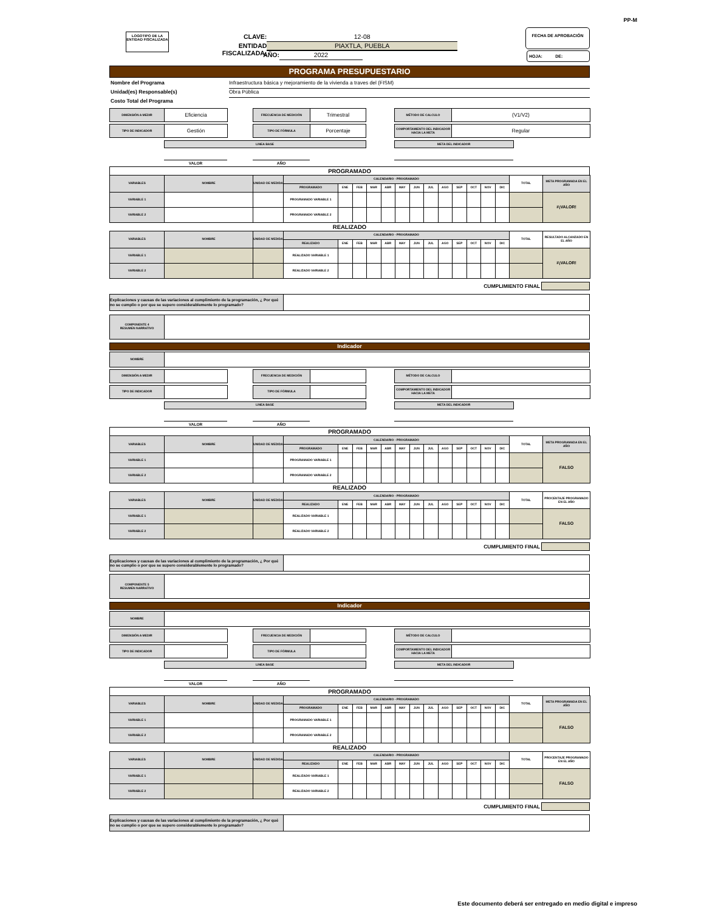PP-M
LOGOTIPO DE LA ENTIDAD FISCALIZADA
CLAVE: 12-08
ENTIDAD FISCALIZADA: PIAXTLA, PUEBLA
AÑO: 2022
FECHA DE APROBACIÓN
HOJA: DE:
PROGRAMA PRESUPUESTARIO
Nombre del Programa Infraestructura básica y mejoramiento de la vivienda a traves del (FISM)
Unidad(es) Responsable(s) Obra Pública
Costo Total del Programa
| DIMENSIÓN A MEDIR | Eficiencia | | FRECUENCIA DE MEDICIÓN | Trimestral | | MÉTODO DE CALCULO | (V1/V2) |
| TIPO DE INDICADOR | Gestión | | TIPO DE FÓRMULA | Porcentaje | | COMPORTAMIENTO DEL INDICADOR HACIA LA META | Regular |
| | LINEA BASE | | | | | META DEL INDICADOR | |
| | VALOR | | AÑO | | | | |
PROGRAMADO
| VARIABLES | NOMBRE | UNIDAD DE MEDIDA | CALENDARIO - PROGRAMADO | | | | | | | | | | | | | TOTAL | META PROGRAMADA EN EL AÑO |
| | | | PROGRAMADO | ENE | FEB | MAR | ABR | MAY | JUN | JUL | AGO | SEP | OCT | NOV | DIC | | |
| VARIABLE 1 | | | PROGRAMADO VARIABLE 1 | | | | | | | | | | | | | | #¡VALOR! |
| VARIABLE 2 | | | PROGRAMADO VARIABLE 2 | | | | | | | | | | | | | | |
REALIZADO
| VARIABLES | NOMBRE | UNIDAD DE MEDIDA | CALENDARIO - PROGRAMADO | | | | | | | | | | | | | TOTAL | RESULTADO ALCANZADO EN EL AÑO |
| | | | REALIZADO | ENE | FEB | MAR | ABR | MAY | JUN | JUL | AGO | SEP | OCT | NOV | DIC | | |
| VARIABLE 1 | | | REALIZADO VARIABLE 1 | | | | | | | | | | | | | | #¡VALOR! |
| VARIABLE 2 | | | REALIZADO VARIABLE 2 | | | | | | | | | | | | | | |
CUMPLIMIENTO FINAL
| Explicaciones y causas de las variaciones al cumplimiento de la programación, ¿ Por qué no se cumplio o por que se supero considerablemente lo programado? | |
| COMPONENTE 4 RESUMEN NARRATIVO | |
Indicador
| NOMBRE | |
| DIMENSIÓN A MEDIR | | | FRECUENCIA DE MEDICIÓN | | | MÉTODO DE CALCULO | |
| TIPO DE INDICADOR | | | TIPO DE FÓRMULA | | | COMPORTAMIENTO DEL INDICADOR HACIA LA META | |
| | LINEA BASE | | | | | META DEL INDICADOR | |
| | VALOR | | AÑO | | | | |
PROGRAMADO
| VARIABLES | NOMBRE | UNIDAD DE MEDIDA | CALENDARIO - PROGRAMADO | | | | | | | | | | | | | TOTAL | META PROGRAMADA EN EL AÑO |
| | | | PROGRAMADO | ENE | FEB | MAR | ABR | MAY | JUN | JUL | AGO | SEP | OCT | NOV | DIC | | |
| VARIABLE 1 | | | PROGRAMADO VARIABLE 1 | | | | | | | | | | | | | | FALSO |
| VARIABLE 2 | | | PROGRAMADO VARIABLE 2 | | | | | | | | | | | | | | |
REALIZADO
| VARIABLES | NOMBRE | UNIDAD DE MEDIDA | CALENDARIO - PROGRAMADO | | | | | | | | | | | | | TOTAL | PROCENTAJE PROGRAMADO EN EL AÑO |
| | | | REALIZADO | ENE | FEB | MAR | ABR | MAY | JUN | JUL | AGO | SEP | OCT | NOV | DIC | | |
| VARIABLE 1 | | | REALIZADO VARIABLE 1 | | | | | | | | | | | | | | FALSO |
| VARIABLE 2 | | | REALIZADO VARIABLE 2 | | | | | | | | | | | | | | |
CUMPLIMIENTO FINAL
| Explicaciones y causas de las variaciones al cumplimiento de la programación, ¿ Por qué no se cumplio o por que se supero considerablemente lo programado? | |
| COMPONENTE 5 RESUMEN NARRATIVO | |
Indicador
| NOMBRE | |
| DIMENSIÓN A MEDIR | | | FRECUENCIA DE MEDICIÓN | | | MÉTODO DE CALCULO | |
| TIPO DE INDICADOR | | | TIPO DE FÓRMULA | | | COMPORTAMIENTO DEL INDICADOR HACIA LA META | |
| | LINEA BASE | | | | | META DEL INDICADOR | |
| | VALOR | | AÑO | | | | |
PROGRAMADO
| VARIABLES | NOMBRE | UNIDAD DE MEDIDA | CALENDARIO - PROGRAMADO | | | | | | | | | | | | | TOTAL | META PROGRAMADA EN EL AÑO |
| | | | PROGRAMADO | ENE | FEB | MAR | ABR | MAY | JUN | JUL | AGO | SEP | OCT | NOV | DIC | | |
| VARIABLE 1 | | | PROGRAMADO VARIABLE 1 | | | | | | | | | | | | | | FALSO |
| VARIABLE 2 | | | PROGRAMADO VARIABLE 2 | | | | | | | | | | | | | | |
REALIZADO
| VARIABLES | NOMBRE | UNIDAD DE MEDIDA | CALENDARIO - PROGRAMADO | | | | | | | | | | | | | TOTAL | PROCENTAJE PROGRAMADO EN EL AÑO |
| | | | REALIZADO | ENE | FEB | MAR | ABR | MAY | JUN | JUL | AGO | SEP | OCT | NOV | DIC | | |
| VARIABLE 1 | | | REALIZADO VARIABLE 1 | | | | | | | | | | | | | | FALSO |
| VARIABLE 2 | | | REALIZADO VARIABLE 2 | | | | | | | | | | | | | | |
CUMPLIMIENTO FINAL
| Explicaciones y causas de las variaciones al cumplimiento de la programación, ¿ Por qué no se cumplio o por que se supero considerablemente lo programado? | |
Este documento deberá ser entregado en medio digital e impreso